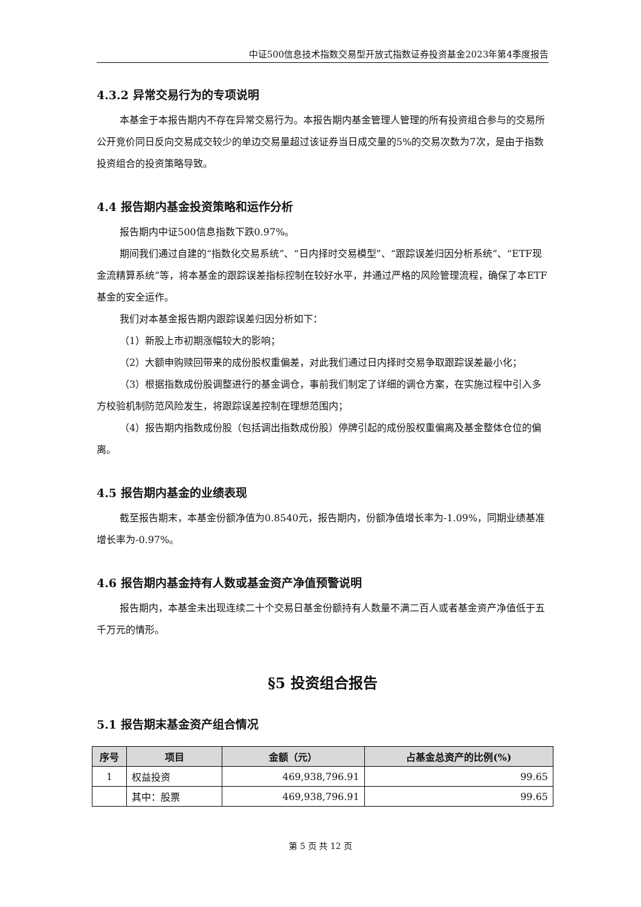中证500信息技术指数交易型开放式指数证券投资基金2023年第4季度报告
4.3.2 异常交易行为的专项说明
本基金于本报告期内不存在异常交易行为。本报告期内基金管理人管理的所有投资组合参与的交易所公开竞价同日反向交易成交较少的单边交易量超过该证券当日成交量的5%的交易次数为7次，是由于指数投资组合的投资策略导致。
4.4 报告期内基金投资策略和运作分析
报告期内中证500信息指数下跌0.97%。
期间我们通过自建的“指数化交易系统”、“日内择时交易模型”、“跟踪误差归因分析系统”、“ETF现金流精算系统”等，将本基金的跟踪误差指标控制在较好水平，并通过严格的风险管理流程，确保了本ETF基金的安全运作。
我们对本基金报告期内跟踪误差归因分析如下：
（1）新股上市初期涨幅较大的影响；
（2）大额申购赎回带来的成份股权重偏差，对此我们通过日内择时交易争取跟踪误差最小化；
（3）根据指数成份股调整进行的基金调仓，事前我们制定了详细的调仓方案，在实施过程中引入多方校验机制防范风险发生，将跟踪误差控制在理想范围内；
（4）报告期内指数成份股（包括调出指数成份股）停牌引起的成份股权重偏离及基金整体仓位的偏离。
4.5 报告期内基金的业绩表现
截至报告期末，本基金份额净值为0.8540元，报告期内，份额净值增长率为-1.09%，同期业绩基准增长率为-0.97%。
4.6 报告期内基金持有人数或基金资产净值预警说明
报告期内，本基金未出现连续二十个交易日基金份额持有人数量不满二百人或者基金资产净值低于五千万元的情形。
§5 投资组合报告
5.1 报告期末基金资产组合情况
| 序号 | 项目 | 金额（元） | 占基金总资产的比例(%) |
| --- | --- | --- | --- |
| 1 | 权益投资 | 469,938,796.91 | 99.65 |
| | 其中：股票 | 469,938,796.91 | 99.65 |
第 5 页 共 12 页